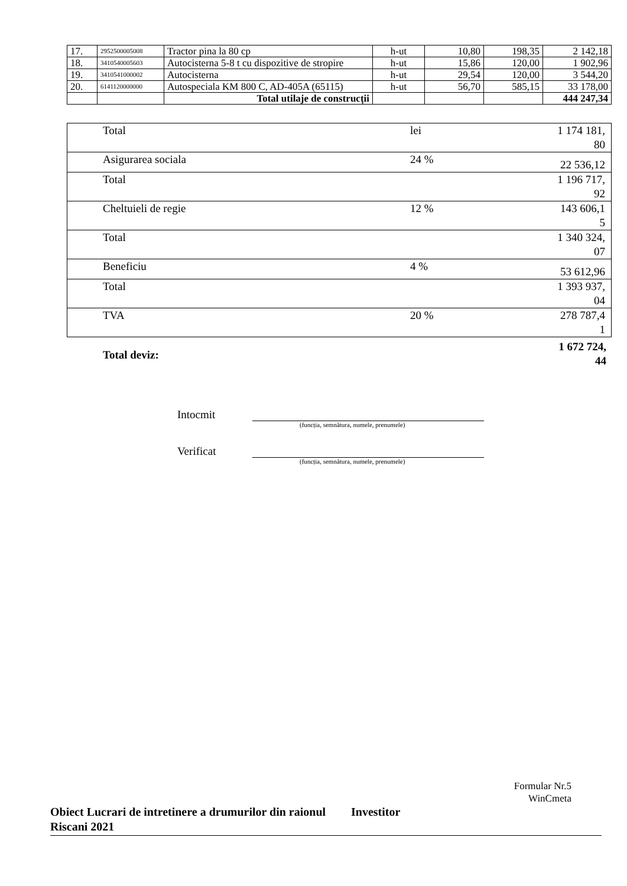| 17. | 2952500005008 | Tractor pina la 80 cp | h-ut | 10,80 | 198,35 | 2 142,18 |
| 18. | 3410540005603 | Autocisterna 5-8 t cu dispozitive de stropire | h-ut | 15,86 | 120,00 | 1 902,96 |
| 19. | 3410541000002 | Autocisterna | h-ut | 29,54 | 120,00 | 3 544,20 |
| 20. | 6141120000000 | Autospeciala KM 800 C, AD-405A (65115) | h-ut | 56,70 | 585,15 | 33 178,00 |
| | | Total utilaje de construcții | | | | 444 247,34 |
| Total | lei | 1 174 181, 80 |
| Asigurarea sociala | 24 % | 22 536,12 |
| Total | | 1 196 717, 92 |
| Cheltuieli de regie | 12 % | 143 606,1 5 |
| Total | | 1 340 324, 07 |
| Beneficiu | 4 % | 53 612,96 |
| Total | | 1 393 937, 04 |
| TVA | 20 % | 278 787,4 1 |
Total deviz:
1 672 724,
44
Intocmit
(funcția, semnătura, numele, prenumele)
Verificat
(funcția, semnătura, numele, prenumele)
Formular Nr.5
WinCmeta
Obiect Lucrari de intretinere a drumurilor din raionul Riscani 2021
Investitor